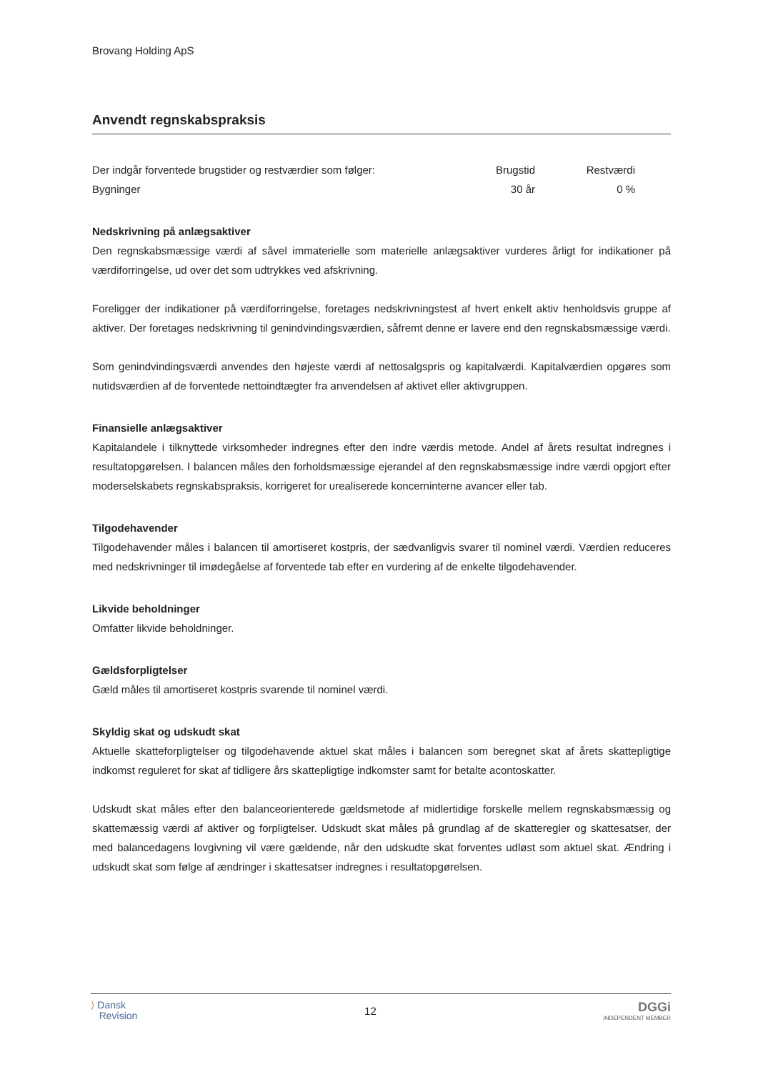Brovang Holding ApS
Anvendt regnskabspraksis
| Der indgår forventede brugstider og restværdier som følger: | Brugstid | Restværdi | |
| Bygninger | 30 år | 0 % | |
Nedskrivning på anlægsaktiver
Den regnskabsmæssige værdi af såvel immaterielle som materielle anlægsaktiver vurderes årligt for indikationer på værdiforringelse, ud over det som udtrykkes ved afskrivning.
Foreligger der indikationer på værdiforringelse, foretages nedskrivningstest af hvert enkelt aktiv henholdsvis gruppe af aktiver. Der foretages nedskrivning til genindvindingsværdien, såfremt denne er lavere end den regnskabsmæssige værdi.
Som genindvindingsværdi anvendes den højeste værdi af nettosalgspris og kapitalværdi. Kapitalværdien opgøres som nutidsværdien af de forventede nettoindtægter fra anvendelsen af aktivet eller aktivgruppen.
Finansielle anlægsaktiver
Kapitalandele i tilknyttede virksomheder indregnes efter den indre værdis metode. Andel af årets resultat indregnes i resultatopgørelsen. I balancen måles den forholdsmæssige ejerandel af den regnskabsmæssige indre værdi opgjort efter moderselskabets regnskabspraksis, korrigeret for urealiserede koncerninterne avancer eller tab.
Tilgodehavender
Tilgodehavender måles i balancen til amortiseret kostpris, der sædvanligvis svarer til nominel værdi. Værdien reduceres med nedskrivninger til imødegåelse af forventede tab efter en vurdering af de enkelte tilgodehavender.
Likvide beholdninger
Omfatter likvide beholdninger.
Gældsforpligtelser
Gæld måles til amortiseret kostpris svarende til nominel værdi.
Skyldig skat og udskudt skat
Aktuelle skatteforpligtelser og tilgodehavende aktuel skat måles i balancen som beregnet skat af årets skattepligtige indkomst reguleret for skat af tidligere års skattepligtige indkomster samt for betalte acontoskatter.
Udskudt skat måles efter den balanceorienterede gældsmetode af midlertidige forskelle mellem regnskabsmæssig og skattemæssig værdi af aktiver og forpligtelser. Udskudt skat måles på grundlag af de skatteregler og skattesatser, der med balancedagens lovgivning vil være gældende, når den udskudte skat forventes udløst som aktuel skat. Ændring i udskudt skat som følge af ændringer i skattesatser indregnes i resultatopgørelsen.
⟩ Dansk
Revision
12
DGGi
INDEPENDENT MEMBER